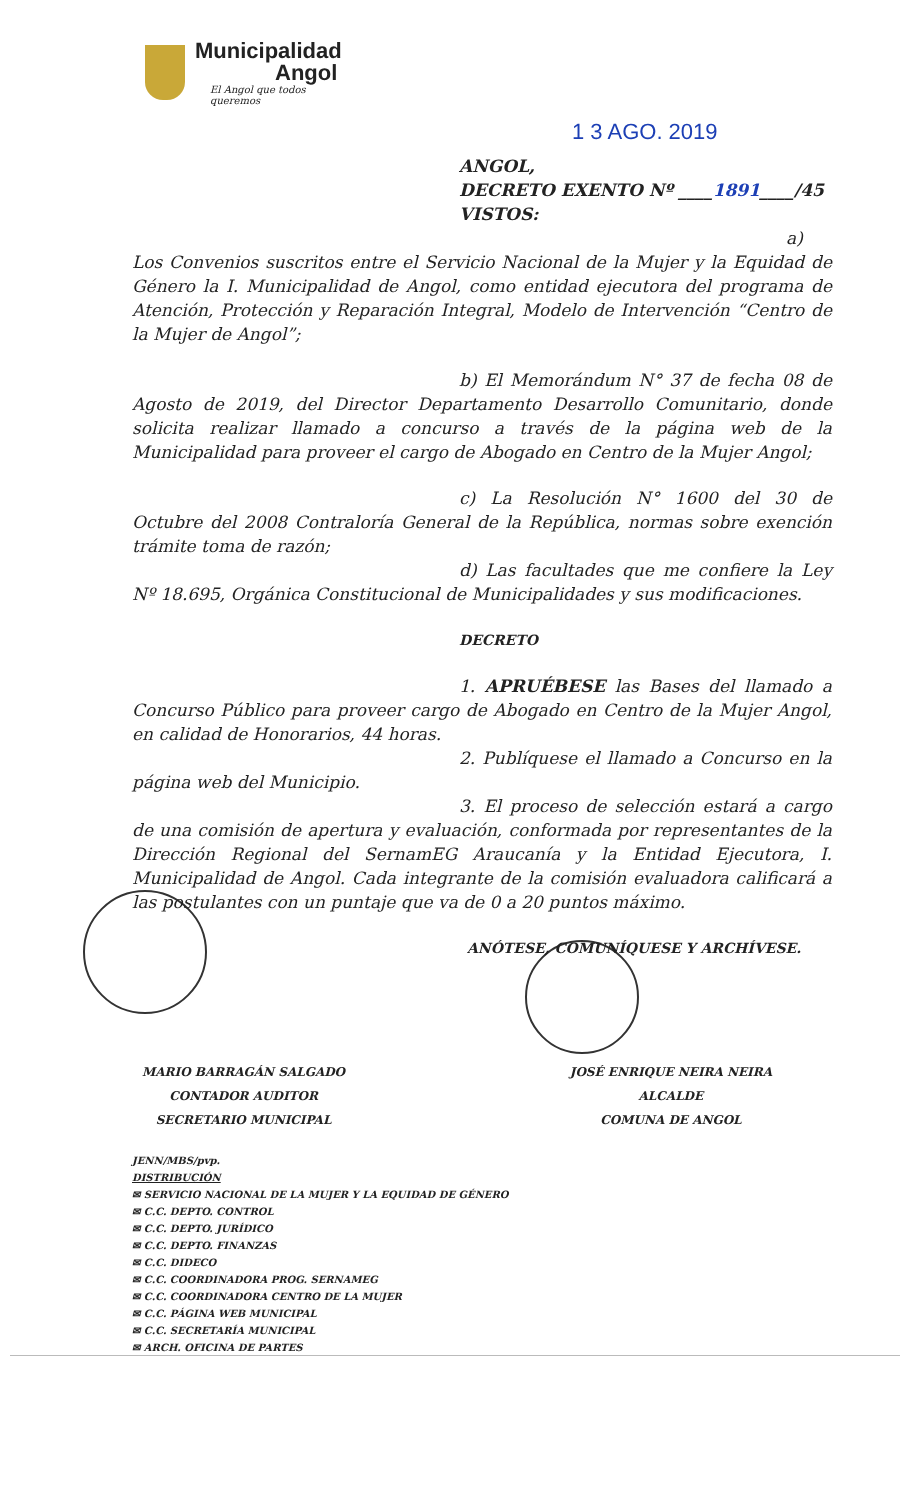Municipalidad
Angol
El Angol que todos queremos
1 3 AGO. 2019
ANGOL,
DECRETO EXENTO Nº ____1891____/45
VISTOS:
a) Los Convenios suscritos entre el Servicio Nacional de la Mujer y la Equidad de Género la I. Municipalidad de Angol, como entidad ejecutora del programa de Atención, Protección y Reparación Integral, Modelo de Intervención “Centro de la Mujer de Angol”;
b) El Memorándum N° 37 de fecha 08 de Agosto de 2019, del Director Departamento Desarrollo Comunitario, donde solicita realizar llamado a concurso a través de la página web de la Municipalidad para proveer el cargo de Abogado en Centro de la Mujer Angol;
c) La Resolución N° 1600 del 30 de Octubre del 2008 Contraloría General de la República, normas sobre exención trámite toma de razón;
d) Las facultades que me confiere la Ley Nº 18.695, Orgánica Constitucional de Municipalidades y sus modificaciones.
DECRETO
1. APRUÉBESE las Bases del llamado a Concurso Público para proveer cargo de Abogado en Centro de la Mujer Angol, en calidad de Honorarios, 44 horas.
2. Publíquese el llamado a Concurso en la página web del Municipio.
3. El proceso de selección estará a cargo de una comisión de apertura y evaluación, conformada por representantes de la Dirección Regional del SernamEG Araucanía y la Entidad Ejecutora, I. Municipalidad de Angol. Cada integrante de la comisión evaluadora calificará a las postulantes con un puntaje que va de 0 a 20 puntos máximo.
ANÓTESE, COMUNÍQUESE Y ARCHÍVESE.
MARIO BARRAGÁN SALGADO
CONTADOR AUDITOR
SECRETARIO MUNICIPAL
JOSÉ ENRIQUE NEIRA NEIRA
ALCALDE
COMUNA DE ANGOL
JENN/MBS/pvp.
DISTRIBUCIÓN
✉ SERVICIO NACIONAL DE LA MUJER Y LA EQUIDAD DE GÉNERO
✉ C.C. DEPTO. CONTROL
✉ C.C. DEPTO. JURÍDICO
✉ C.C. DEPTO. FINANZAS
✉ C.C. DIDECO
✉ C.C. COORDINADORA PROG. SERNAMEG
✉ C.C. COORDINADORA CENTRO DE LA MUJER
✉ C.C. PÁGINA WEB MUNICIPAL
✉ C.C. SECRETARÍA MUNICIPAL
✉ ARCH. OFICINA DE PARTES